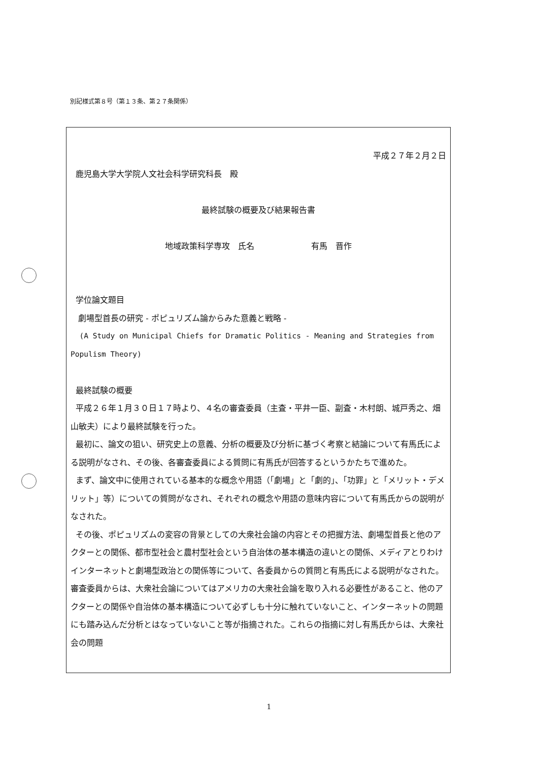別記様式第８号（第１３条、第２７条関係）
平成２７年２月２日
鹿児島大学大学院人文社会科学研究科長　殿
最終試験の概要及び結果報告書
地域政策科学専攻　氏名　　　　　　　有馬　晋作
学位論文題目
劇場型首長の研究 - ポピュリズム論からみた意義と戦略 -
(A Study on Municipal Chiefs for Dramatic Politics - Meaning and Strategies from Populism Theory)
最終試験の概要
平成２６年１月３０日１７時より、４名の審査委員（主査・平井一臣、副査・木村朗、城戸秀之、畑山敏夫）により最終試験を行った。
最初に、論文の狙い、研究史上の意義、分析の概要及び分析に基づく考察と結論について有馬氏による説明がなされ、その後、各審査委員による質問に有馬氏が回答するというかたちで進めた。
まず、論文中に使用されている基本的な概念や用語（「劇場」と「劇的」、「功罪」と「メリット・デメリット」等）についての質問がなされ、それぞれの概念や用語の意味内容について有馬氏からの説明がなされた。
その後、ポピュリズムの変容の背景としての大衆社会論の内容とその把握方法、劇場型首長と他のアクターとの関係、都市型社会と農村型社会という自治体の基本構造の違いとの関係、メディアとりわけインターネットと劇場型政治との関係等について、各委員からの質問と有馬氏による説明がなされた。審査委員からは、大衆社会論についてはアメリカの大衆社会論を取り入れる必要性があること、他のアクターとの関係や自治体の基本構造について必ずしも十分に触れていないこと、インターネットの問題にも踏み込んだ分析とはなっていないこと等が指摘された。これらの指摘に対し有馬氏からは、大衆社会の問題
1